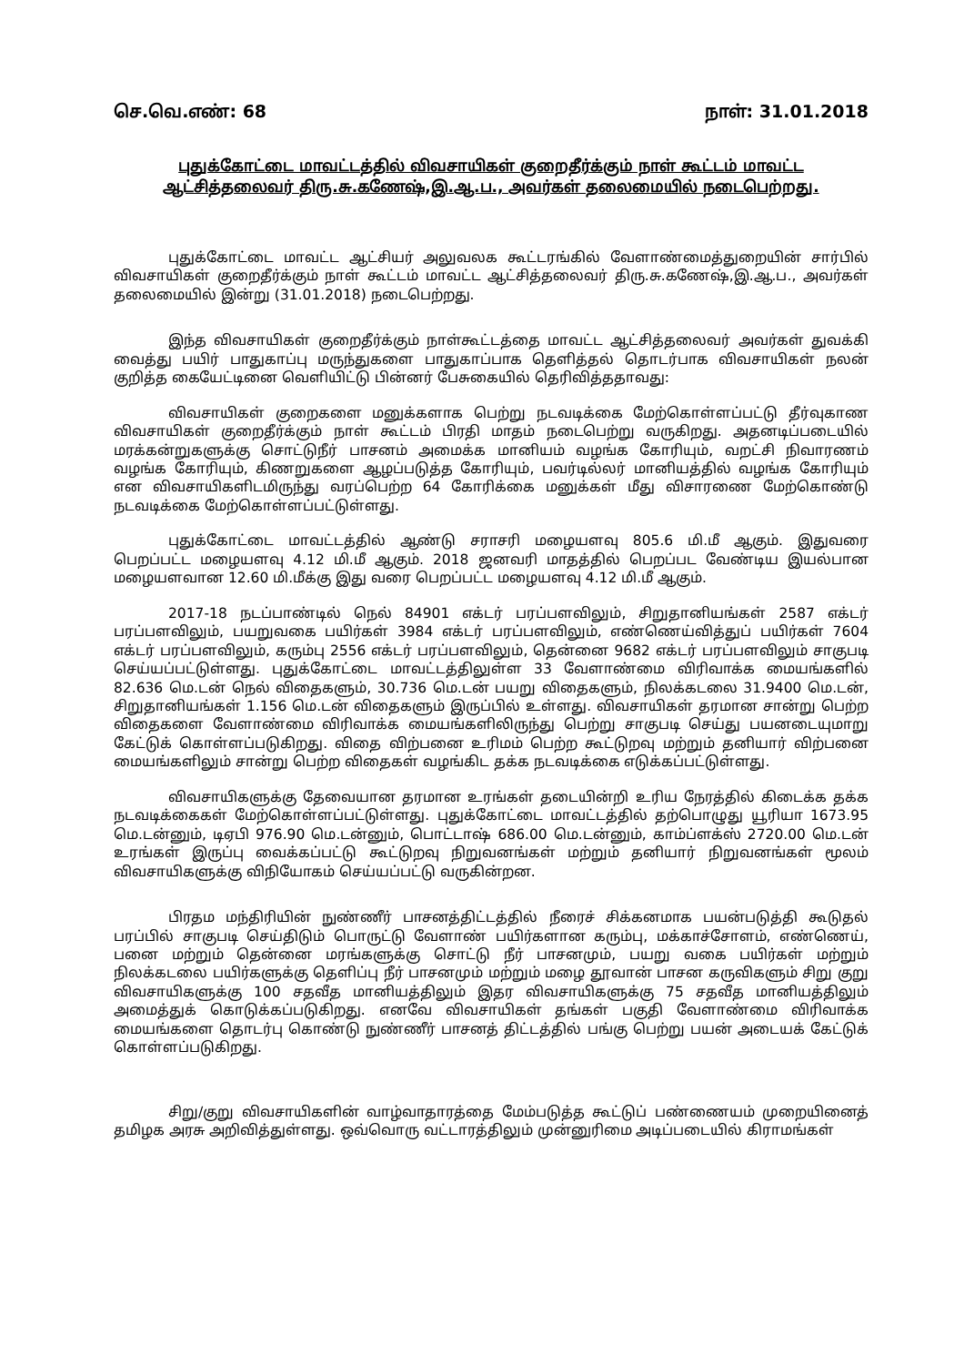செ.வெ.எண்: 68 நாள்: 31.01.2018
புதுக்கோட்டை மாவட்டத்தில் விவசாயிகள் குறைதீர்க்கும் நாள் கூட்டம் மாவட்ட ஆட்சித்தலைவர் திரு.சு.கணேஷ்,இ.ஆ.ப., அவர்கள் தலைமையில் நடைபெற்றது.
புதுக்கோட்டை மாவட்ட ஆட்சியர் அலுவலக கூட்டரங்கில் வேளாண்மைத்துறையின் சார்பில் விவசாயிகள் குறைதீர்க்கும் நாள் கூட்டம் மாவட்ட ஆட்சித்தலைவர் திரு.சு.கணேஷ்,இ.ஆ.ப., அவர்கள் தலைமையில் இன்று (31.01.2018) நடைபெற்றது.
இந்த விவசாயிகள் குறைதீர்க்கும் நாள்கூட்டத்தை மாவட்ட ஆட்சித்தலைவர் அவர்கள் துவக்கி வைத்து பயிர் பாதுகாப்பு மருந்துகளை பாதுகாப்பாக தெளித்தல் தொடர்பாக விவசாயிகள் நலன் குறித்த கையேட்டினை வெளியிட்டு பின்னர் பேசுகையில் தெரிவித்ததாவது:
விவசாயிகள் குறைகளை மனுக்களாக பெற்று நடவடிக்கை மேற்கொள்ளப்பட்டு தீர்வுகாண விவசாயிகள் குறைதீர்க்கும் நாள் கூட்டம் பிரதி மாதம் நடைபெற்று வருகிறது. அதனடிப்படையில் மரக்கன்றுகளுக்கு சொட்டுநீர் பாசனம் அமைக்க மானியம் வழங்க கோரியும், வறட்சி நிவாரணம் வழங்க கோரியும், கிணறுகளை ஆழப்படுத்த கோரியும், பவர்டில்லர் மானியத்தில் வழங்க கோரியும் என விவசாயிகளிடமிருந்து வரப்பெற்ற 64 கோரிக்கை மனுக்கள் மீது விசாரணை மேற்கொண்டு நடவடிக்கை மேற்கொள்ளப்பட்டுள்ளது.
புதுக்கோட்டை மாவட்டத்தில் ஆண்டு சராசரி மழையளவு 805.6 மி.மீ ஆகும். இதுவரை பெறப்பட்ட மழையளவு 4.12 மி.மீ ஆகும். 2018 ஜனவரி மாதத்தில் பெறப்பட வேண்டிய இயல்பான மழையளவான 12.60 மி.மீக்கு இது வரை பெறப்பட்ட மழையளவு 4.12 மி.மீ ஆகும்.
2017-18 நடப்பாண்டில் நெல் 84901 எக்டர் பரப்பளவிலும், சிறுதானியங்கள் 2587 எக்டர் பரப்பளவிலும், பயறுவகை பயிர்கள் 3984 எக்டர் பரப்பளவிலும், எண்ணெய்வித்துப் பயிர்கள் 7604 எக்டர் பரப்பளவிலும், கரும்பு 2556 எக்டர் பரப்பளவிலும், தென்னை 9682 எக்டர் பரப்பளவிலும் சாகுபடி செய்யப்பட்டுள்ளது. புதுக்கோட்டை மாவட்டத்திலுள்ள 33 வேளாண்மை விரிவாக்க மையங்களில் 82.636 மெ.டன் நெல் விதைகளும், 30.736 மெ.டன் பயறு விதைகளும், நிலக்கடலை 31.9400 மெ.டன், சிறுதானியங்கள் 1.156 மெ.டன் விதைகளும் இருப்பில் உள்ளது. விவசாயிகள் தரமான சான்று பெற்ற விதைகளை வேளாண்மை விரிவாக்க மையங்களிலிருந்து பெற்று சாகுபடி செய்து பயனடையுமாறு கேட்டுக் கொள்ளப்படுகிறது. விதை விற்பனை உரிமம் பெற்ற கூட்டுறவு மற்றும் தனியார் விற்பனை மையங்களிலும் சான்று பெற்ற விதைகள் வழங்கிட தக்க நடவடிக்கை எடுக்கப்பட்டுள்ளது.
விவசாயிகளுக்கு தேவையான தரமான உரங்கள் தடையின்றி உரிய நேரத்தில் கிடைக்க தக்க நடவடிக்கைகள் மேற்கொள்ளப்பட்டுள்ளது. புதுக்கோட்டை மாவட்டத்தில் தற்பொழுது யூரியா 1673.95 மெ.டன்னும், டிஏபி 976.90 மெ.டன்னும், பொட்டாஷ் 686.00 மெ.டன்னும், காம்ப்ளக்ஸ் 2720.00 மெ.டன் உரங்கள் இருப்பு வைக்கப்பட்டு கூட்டுறவு நிறுவனங்கள் மற்றும் தனியார் நிறுவனங்கள் மூலம் விவசாயிகளுக்கு விநியோகம் செய்யப்பட்டு வருகின்றன.
பிரதம மந்திரியின் நுண்ணீர் பாசனத்திட்டத்தில் நீரைச் சிக்கனமாக பயன்படுத்தி கூடுதல் பரப்பில் சாகுபடி செய்திடும் பொருட்டு வேளாண் பயிர்களான கரும்பு, மக்காச்சோளம், எண்ணெய், பனை மற்றும் தென்னை மரங்களுக்கு சொட்டு நீர் பாசனமும், பயறு வகை பயிர்கள் மற்றும் நிலக்கடலை பயிர்களுக்கு தெளிப்பு நீர் பாசனமும் மற்றும் மழை தூவான் பாசன கருவிகளும் சிறு குறு விவசாயிகளுக்கு 100 சதவீத மானியத்திலும் இதர விவசாயிகளுக்கு 75 சதவீத மானியத்திலும் அமைத்துக் கொடுக்கப்படுகிறது. எனவே விவசாயிகள் தங்கள் பகுதி வேளாண்மை விரிவாக்க மையங்களை தொடர்பு கொண்டு நுண்ணீர் பாசனத் திட்டத்தில் பங்கு பெற்று பயன் அடையக் கேட்டுக் கொள்ளப்படுகிறது.
சிறு/குறு விவசாயிகளின் வாழ்வாதாரத்தை மேம்படுத்த கூட்டுப் பண்ணையம் முறையினைத் தமிழக அரசு அறிவித்துள்ளது. ஒவ்வொரு வட்டாரத்திலும் முன்னுரிமை அடிப்படையில் கிராமங்கள்